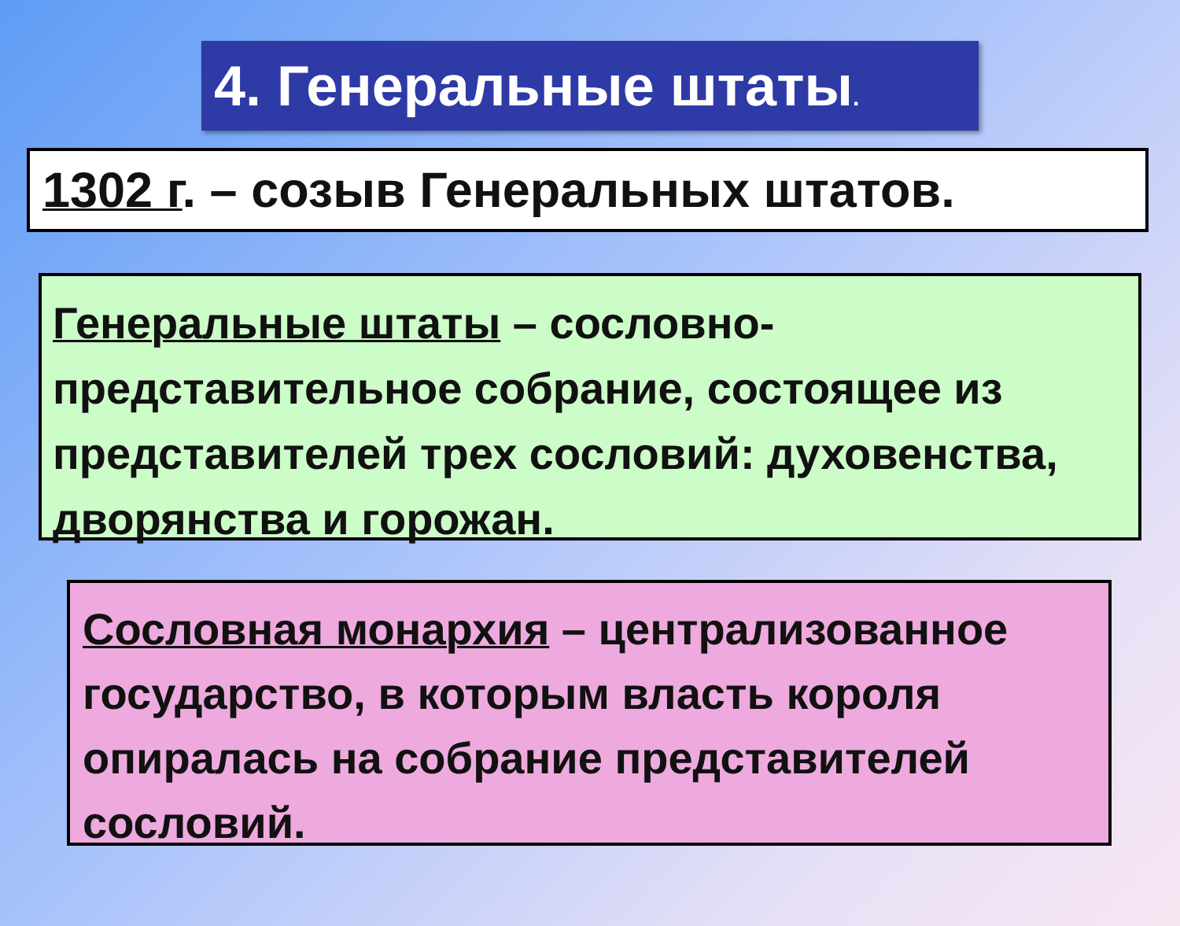4. Генеральные штаты.
1302 г. – созыв Генеральных штатов.
Генеральные штаты – сословно-
представительное собрание, состоящее из представителей трех сословий: духовенства, дворянства и горожан.
Сословная монархия – централизованное государство, в которым власть короля опиралась на собрание представителей сословий.